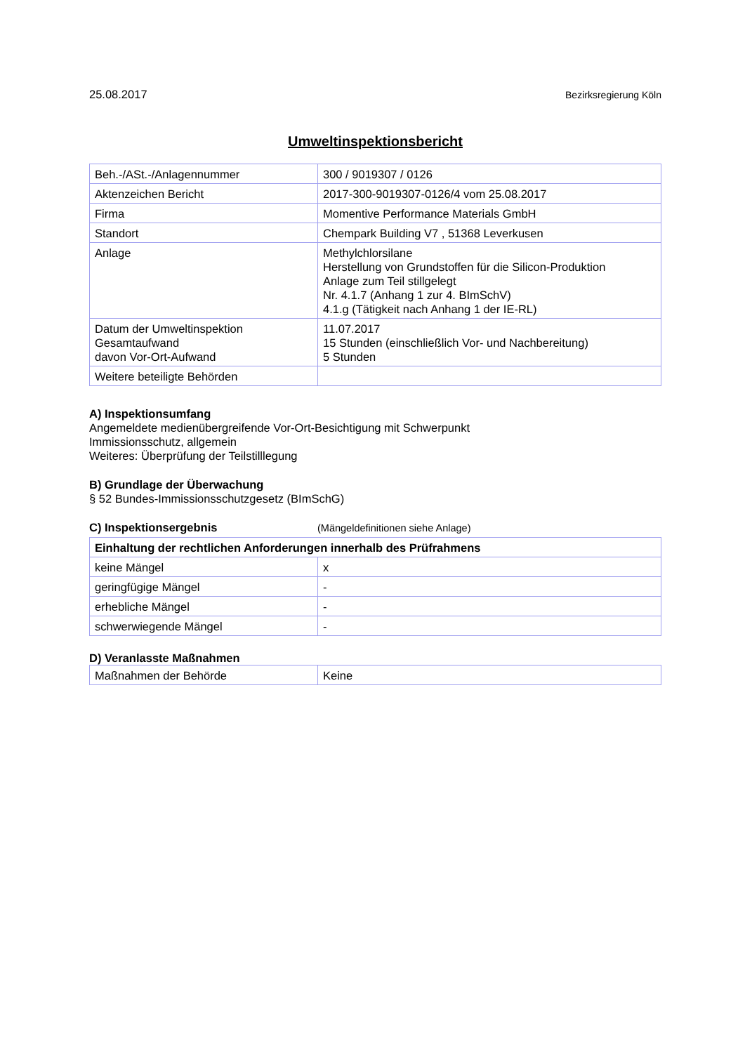25.08.2017 Bezirksregierung Köln
Umweltinspektionsbericht
| Beh.-/ASt.-/Anlagennummer | 300 / 9019307 / 0126 |
| Aktenzeichen Bericht | 2017-300-9019307-0126/4 vom 25.08.2017 |
| Firma | Momentive Performance Materials GmbH |
| Standort | Chempark Building V7 , 51368 Leverkusen |
| Anlage | Methylchlorsilane Herstellung von Grundstoffen für die Silicon-Produktion Anlage zum Teil stillgelegt Nr. 4.1.7 (Anhang 1 zur 4. BImSchV) 4.1.g (Tätigkeit nach Anhang 1 der IE-RL) |
| Datum der Umweltinspektion Gesamtaufwand davon Vor-Ort-Aufwand | 11.07.2017 15 Stunden (einschließlich Vor- und Nachbereitung) 5 Stunden |
| Weitere beteiligte Behörden | |
A) Inspektionsumfang
Angemeldete medienübergreifende Vor-Ort-Besichtigung mit Schwerpunkt
Immissionsschutz, allgemein
Weiteres: Überprüfung der Teilstilllegung
B) Grundlage der Überwachung
§ 52 Bundes-Immissionsschutzgesetz (BImSchG)
C) Inspektionsergebnis (Mängeldefinitionen siehe Anlage)
| Einhaltung der rechtlichen Anforderungen innerhalb des Prüfrahmens | |
| --- | --- |
| keine Mängel | x |
| geringfügige Mängel | - |
| erhebliche Mängel | - |
| schwerwiegende Mängel | - |
D) Veranlasste Maßnahmen
| Maßnahmen der Behörde | Keine |